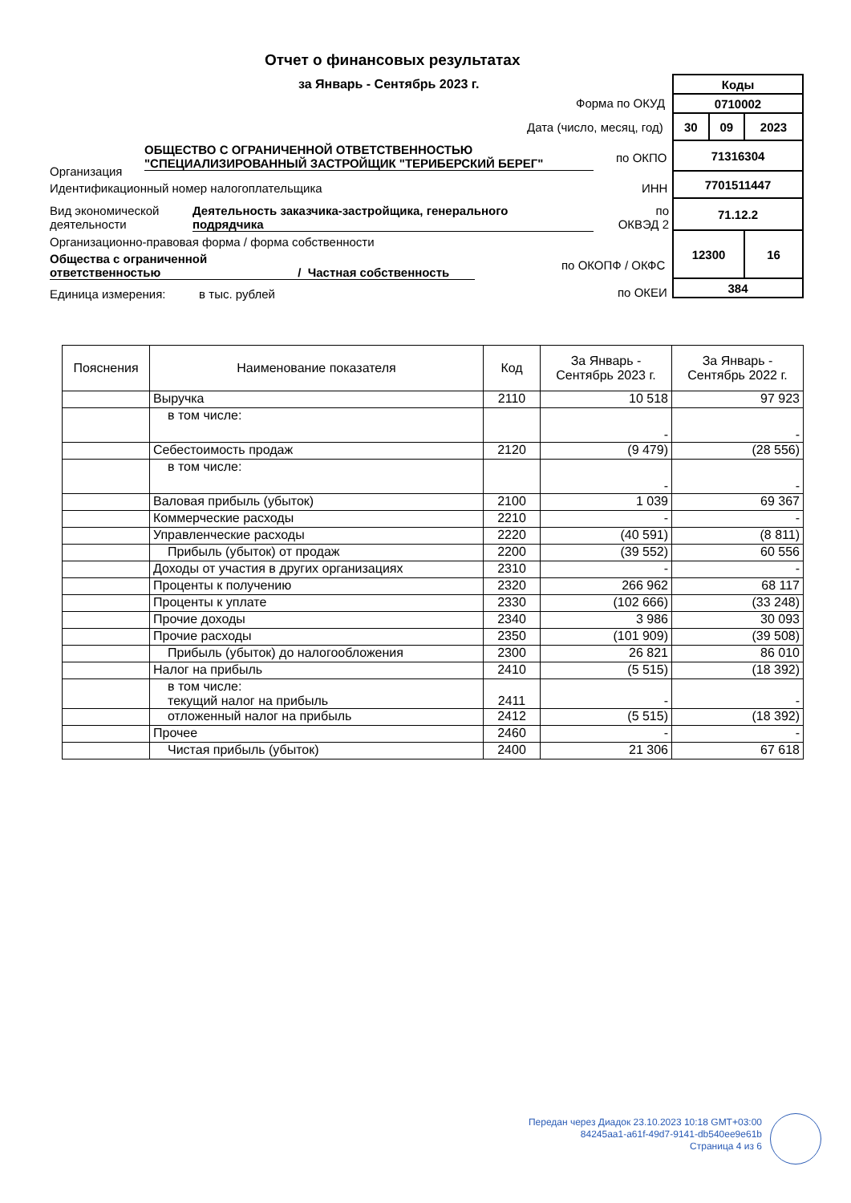Отчет о финансовых результатах
за Январь - Сентябрь 2023 г.
| Коды | | |
| 0710002 | | |
| 30 | 09 | 2023 |
| 71316304 | | |
| 7701511447 | | |
| 71.12.2 | | |
| 12300 | | 16 |
| 384 | | |
Форма по ОКУД
Дата (число, месяц, год)
Организация
ОБЩЕСТВО С ОГРАНИЧЕННОЙ ОТВЕТСТВЕННОСТЬЮ
"СПЕЦИАЛИЗИРОВАННЫЙ ЗАСТРОЙЩИК "ТЕРИБЕРСКИЙ БЕРЕГ"
по ОКПО
Идентификационный номер налогоплательщика
ИНН
Вид экономической
деятельности
Деятельность заказчика-застройщика, генерального
подрядчика
по
ОКВЭД 2
Организационно-правовая форма / форма собственности
Общества с ограниченной
ответственностью / Частная собственность
по ОКОПФ / ОКФС
Единица измерения: в тыс. рублей
по ОКЕИ
| Пояснения | Наименование показателя | Код | За Январь - Сентябрь 2023 г. | За Январь - Сентябрь 2022 г. |
| --- | --- | --- | --- | --- |
| | Выручка | 2110 | 10 518 | 97 923 |
| | в том числе: | | - | - |
| | Себестоимость продаж | 2120 | (9 479) | (28 556) |
| | в том числе: | | - | - |
| | Валовая прибыль (убыток) | 2100 | 1 039 | 69 367 |
| | Коммерческие расходы | 2210 | - | - |
| | Управленческие расходы | 2220 | (40 591) | (8 811) |
| | Прибыль (убыток) от продаж | 2200 | (39 552) | 60 556 |
| | Доходы от участия в других организациях | 2310 | - | - |
| | Проценты к получению | 2320 | 266 962 | 68 117 |
| | Проценты к уплате | 2330 | (102 666) | (33 248) |
| | Прочие доходы | 2340 | 3 986 | 30 093 |
| | Прочие расходы | 2350 | (101 909) | (39 508) |
| | Прибыль (убыток) до налогообложения | 2300 | 26 821 | 86 010 |
| | Налог на прибыль | 2410 | (5 515) | (18 392) |
| | в том числе: текущий налог на прибыль | 2411 | - | - |
| | отложенный налог на прибыль | 2412 | (5 515) | (18 392) |
| | Прочее | 2460 | - | - |
| | Чистая прибыль (убыток) | 2400 | 21 306 | 67 618 |
Передан через Диадок 23.10.2023 10:18 GMT+03:00
84245aa1-a61f-49d7-9141-db540ee9e61b
Страница 4 из 6